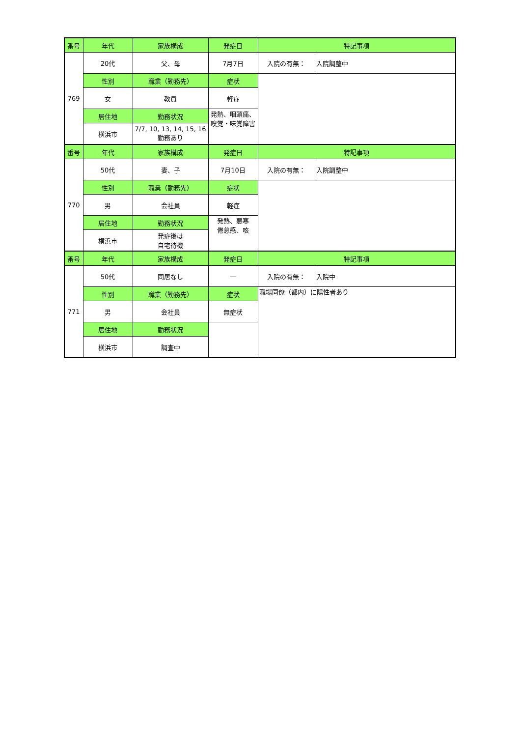| 番号 | 年代 | 家族構成 | 発症日 | 特記事項 | |
| --- | --- | --- | --- | --- | --- |
| 769 | 20代 | 父、母 | 7月7日 | 入院の有無： | 入院調整中 |
| | 性別 | 職業（勤務先） | 症状 | | |
| | 女 | 教員 | 軽症 | | |
| | 居住地 | 勤務状況 | 発熱、咽頭痛、嗅覚・味覚障害 | | |
| | 横浜市 | 7/7, 10, 13, 14, 15, 16 勤務あり | | | |
| 番号 | 年代 | 家族構成 | 発症日 | 特記事項 | |
| 770 | 50代 | 妻、子 | 7月10日 | 入院の有無： | 入院調整中 |
| | 性別 | 職業（勤務先） | 症状 | | |
| | 男 | 会社員 | 軽症 | | |
| | 居住地 | 勤務状況 | 発熱、悪寒 倦怠感、咳 | | |
| | 横浜市 | 発症後は 自宅待機 | | | |
| 番号 | 年代 | 家族構成 | 発症日 | 特記事項 | |
| 771 | 50代 | 同居なし | — | 入院の有無： | 入院中 |
| | 性別 | 職業（勤務先） | 症状 | 職場同僚（都内）に陽性者あり | |
| | 男 | 会社員 | 無症状 | | |
| | 居住地 | 勤務状況 | | | |
| | 横浜市 | 調査中 | | | |